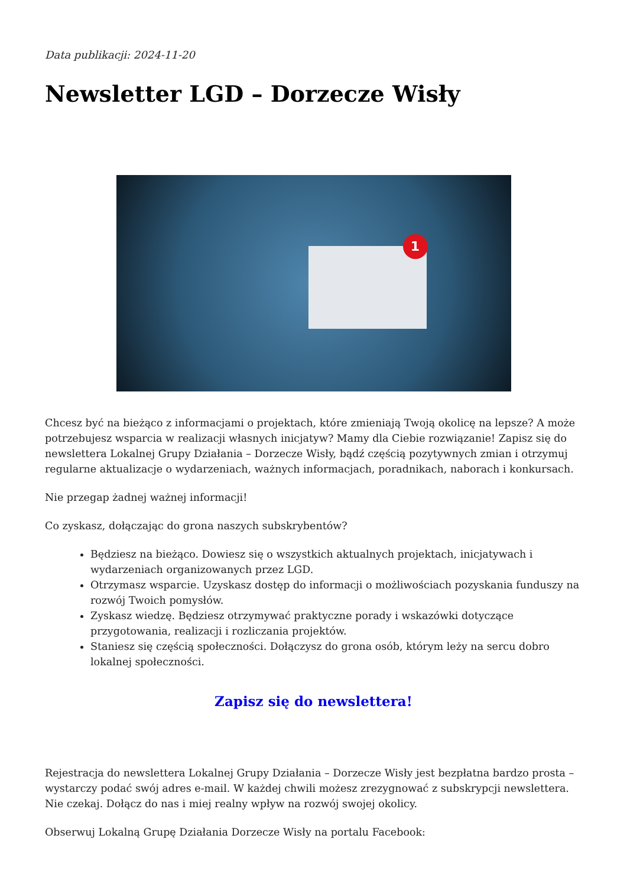Data publikacji: 2024-11-20
Newsletter LGD – Dorzecze Wisły
1
Chcesz być na bieżąco z informacjami o projektach, które zmieniają Twoją okolicę na lepsze? A może potrzebujesz wsparcia w realizacji własnych inicjatyw? Mamy dla Ciebie rozwiązanie! Zapisz się do newslettera Lokalnej Grupy Działania – Dorzecze Wisły, bądź częścią pozytywnych zmian i otrzymuj regularne aktualizacje o wydarzeniach, ważnych informacjach, poradnikach, naborach i konkursach.
Nie przegap żadnej ważnej informacji!
Co zyskasz, dołączając do grona naszych subskrybentów?
Będziesz na bieżąco. Dowiesz się o wszystkich aktualnych projektach, inicjatywach i wydarzeniach organizowanych przez LGD.
Otrzymasz wsparcie. Uzyskasz dostęp do informacji o możliwościach pozyskania funduszy na rozwój Twoich pomysłów.
Zyskasz wiedzę. Będziesz otrzymywać praktyczne porady i wskazówki dotyczące przygotowania, realizacji i rozliczania projektów.
Staniesz się częścią społeczności. Dołączysz do grona osób, którym leży na sercu dobro lokalnej społeczności.
Zapisz się do newslettera!
Rejestracja do newslettera Lokalnej Grupy Działania – Dorzecze Wisły jest bezpłatna bardzo prosta – wystarczy podać swój adres e-mail. W każdej chwili możesz zrezygnować z subskrypcji newslettera. Nie czekaj. Dołącz do nas i miej realny wpływ na rozwój swojej okolicy.
Obserwuj Lokalną Grupę Działania Dorzecze Wisły na portalu Facebook: